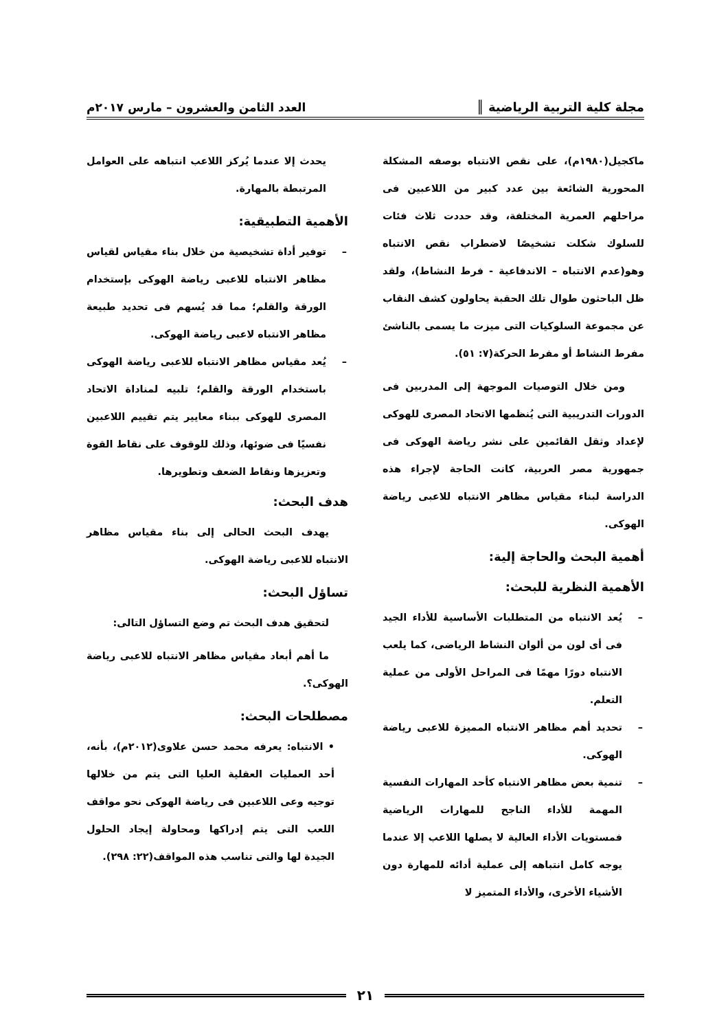مجلة كلية التربية الرياضية ║
العدد الثامن والعشرون – مارس ٢٠١٧م
ماكجيل(١٩٨٠م)، على نقص الانتباه بوصفه المشكلة المحورية الشائعة بين عدد كبير من اللاعبين فى مراحلهم العمرية المختلفة، وقد حددت ثلاث فئات للسلوك شكلت تشخيصًا لاضطراب نقص الانتباه وهو(عدم الانتباه – الاندفاعية - فرط النشاط)، ولقد ظل الباحثون طوال تلك الحقبة يحاولون كشف النقاب عن مجموعة السلوكيات التى ميزت ما يسمى بالناشئ مفرط النشاط أو مفرط الحركة(٧: ٥١).
ومن خلال التوصيات الموجهة إلى المدربين فى الدورات التدريبية التى يُنظمها الاتحاد المصرى للهوكى لإعداد وثقل القائمين على نشر رياضة الهوكى فى جمهورية مصر العربية، كانت الحاجة لإجراء هذه الدراسة لبناء مقياس مظاهر الانتباه للاعبى رياضة الهوكى.
أهمية البحث والحاجة إلية:
الأهمية النظرية للبحث:
– يُعد الانتباه من المتطلبات الأساسية للأداء الجيد فى أى لون من ألوان النشاط الرياضى، كما يلعب الانتباه دورًا مهمًا فى المراحل الأولى من عملية التعلم.
– تحديد أهم مظاهر الانتباه المميزة للاعبى رياضة الهوكى.
– تنمية بعض مظاهر الانتباه كأحد المهارات النفسية المهمة للأداء الناجح للمهارات الرياضية فمستويات الأداء العالية لا يصلها اللاعب إلا عندما يوجه كامل انتباهه إلى عملية أدائه للمهارة دون الأشياء الأخرى، والأداء المتميز لا
يحدث إلا عندما يُركز اللاعب انتباهه على العوامل المرتبطة بالمهارة.
الأهمية التطبيقية:
– توفير أداة تشخيصية من خلال بناء مقياس لقياس مظاهر الانتباه للاعبى رياضة الهوكى بإستخدام الورقة والقلم؛ مما قد يُسهم فى تحديد طبيعة مظاهر الانتباه لاعبى رياضة الهوكى.
– يُعد مقياس مظاهر الانتباه للاعبى رياضة الهوكى باستخدام الورقة والقلم؛ تلبيه لمناداة الاتحاد المصرى للهوكى ببناء معايير يتم تقييم اللاعبين نفسيًا فى ضوئها، وذلك للوقوف على نقاط القوة وتعزيزها ونقاط الضعف وتطويرها.
هدف البحث:
يهدف البحث الحالى إلى بناء مقياس مظاهر الانتباه للاعبى رياضة الهوكى.
تساؤل البحث:
لتحقيق هدف البحث تم وضع التساؤل التالى:
ما أهم أبعاد مقياس مظاهر الانتباه للاعبى رياضة الهوكى؟.
مصطلحات البحث:
• الانتباه: يعرفه محمد حسن علاوى(٢٠١٢م)، بأنه، أحد العمليات العقلية العليا التى يتم من خلالها توجيه وعى اللاعبين فى رياضة الهوكى نحو مواقف اللعب التى يتم إدراكها ومحاولة إيجاد الحلول الجيدة لها والتى تناسب هذه المواقف(٢٢: ٢٩٨).
٢١